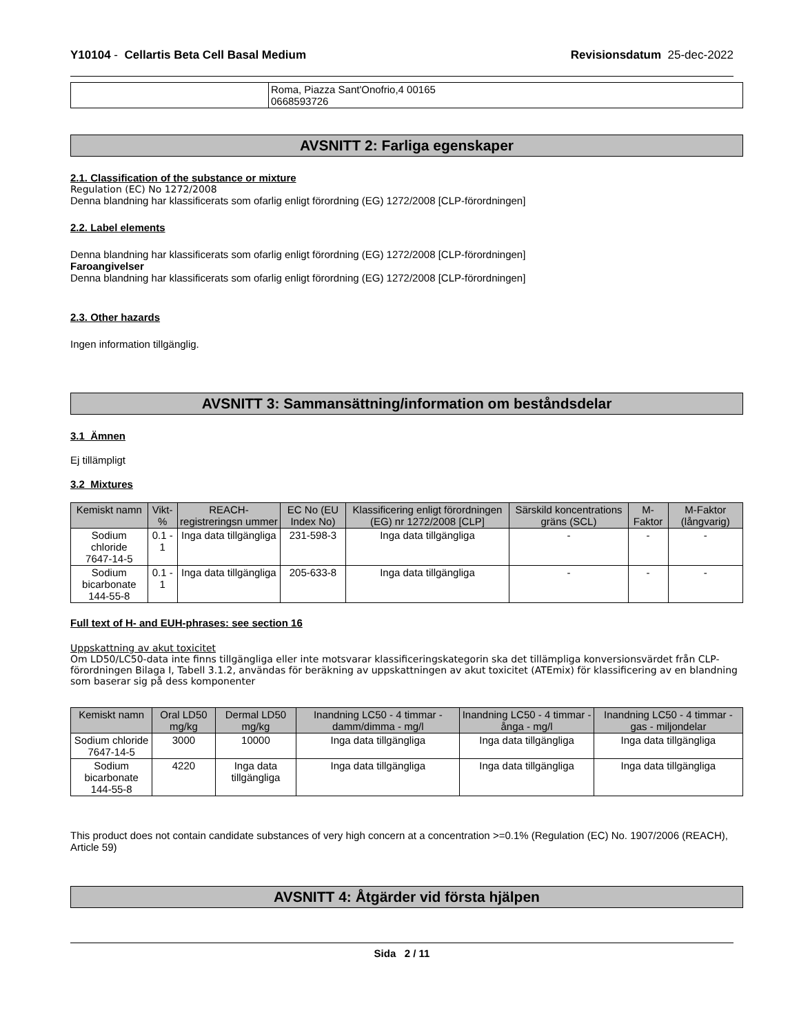Y10104 - Cellartis Beta Cell Basal Medium Revisionsdatum 25-dec-2022
| | Roma, Piazza Sant'Onofrio,4 00165 0668593726 |
AVSNITT 2: Farliga egenskaper
2.1. Classification of the substance or mixture
Regulation (EC) No 1272/2008
Denna blandning har klassificerats som ofarlig enligt förordning (EG) 1272/2008 [CLP-förordningen]
2.2. Label elements
Denna blandning har klassificerats som ofarlig enligt förordning (EG) 1272/2008 [CLP-förordningen]
Faroangivelser
Denna blandning har klassificerats som ofarlig enligt förordning (EG) 1272/2008 [CLP-förordningen]
2.3. Other hazards
Ingen information tillgänglig.
AVSNITT 3: Sammansättning/information om beståndsdelar
3.1 Ämnen
Ej tillämpligt
3.2 Mixtures
| Kemiskt namn | Vikt-% | REACH-registreringsn ummer | EC No (EU Index No) | Klassificering enligt förordningen (EG) nr 1272/2008 [CLP] | Särskild koncentrations gräns (SCL) | M-Faktor | M-Faktor (långvarig) |
| --- | --- | --- | --- | --- | --- | --- | --- |
| Sodium chloride 7647-14-5 | 0.1 - 1 | Inga data tillgängliga | 231-598-3 | Inga data tillgängliga | - | - | - |
| Sodium bicarbonate 144-55-8 | 0.1 - 1 | Inga data tillgängliga | 205-633-8 | Inga data tillgängliga | - | - | - |
Full text of H- and EUH-phrases: see section 16
Uppskattning av akut toxicitet
Om LD50/LC50-data inte finns tillgängliga eller inte motsvarar klassificeringskategorin ska det tillämpliga konversionsvärdet från CLP-förordningen Bilaga I, Tabell 3.1.2, användas för beräkning av uppskattningen av akut toxicitet (ATEmix) för klassificering av en blandning som baserar sig på dess komponenter
| Kemiskt namn | Oral LD50 mg/kg | Dermal LD50 mg/kg | Inandning LC50 - 4 timmar - damm/dimma - mg/l | Inandning LC50 - 4 timmar - ånga - mg/l | Inandning LC50 - 4 timmar - gas - miljondelar |
| --- | --- | --- | --- | --- | --- |
| Sodium chloride 7647-14-5 | 3000 | 10000 | Inga data tillgängliga | Inga data tillgängliga | Inga data tillgängliga |
| Sodium bicarbonate 144-55-8 | 4220 | Inga data tillgängliga | Inga data tillgängliga | Inga data tillgängliga | Inga data tillgängliga |
This product does not contain candidate substances of very high concern at a concentration >=0.1% (Regulation (EC) No. 1907/2006 (REACH), Article 59)
AVSNITT 4: Åtgärder vid första hjälpen
Sida 2 / 11